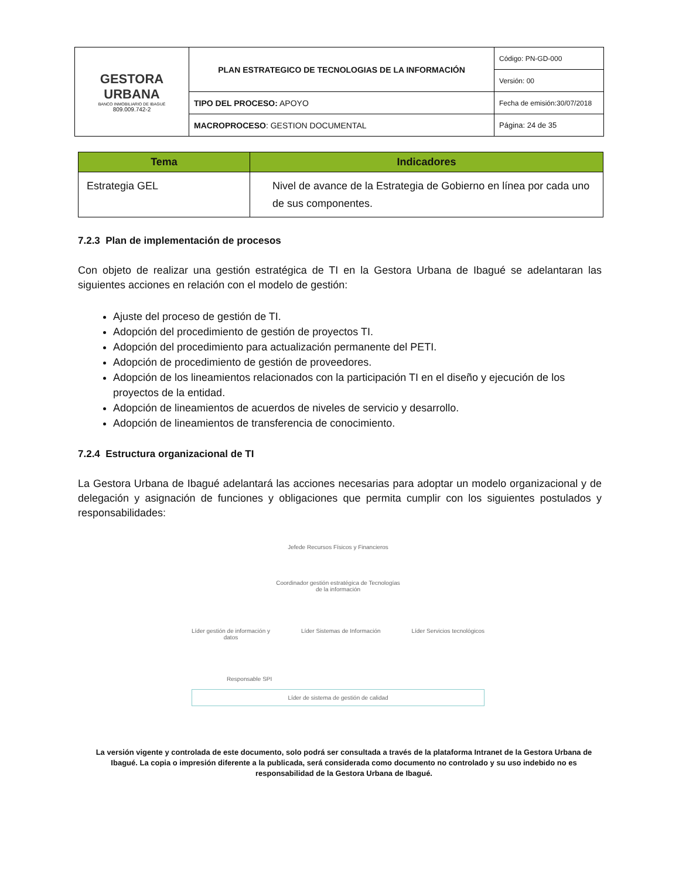| GESTORA URBANA BANCO INMOBILIARIO DE IBAGUÉ 809.009.742-2 | PLAN ESTRATEGICO DE TECNOLOGIAS DE LA INFORMACIÓN | Código: PN-GD-000 |
| | | Versión: 00 |
| | TIPO DEL PROCESO: APOYO | Fecha de emisión:30/07/2018 |
| | MACROPROCESO : GESTION DOCUMENTAL | Página: 24 de 35 |
| Tema | Indicadores |
| --- | --- |
| Estrategia GEL | Nivel de avance de la Estrategia de Gobierno en línea por cada uno de sus componentes. |
7.2.3 Plan de implementación de procesos
Con objeto de realizar una gestión estratégica de TI en la Gestora Urbana de Ibagué se adelantaran las siguientes acciones en relación con el modelo de gestión:
Ajuste del proceso de gestión de TI.
Adopción del procedimiento de gestión de proyectos TI.
Adopción del procedimiento para actualización permanente del PETI.
Adopción de procedimiento de gestión de proveedores.
Adopción de los lineamientos relacionados con la participación TI en el diseño y ejecución de los proyectos de la entidad.
Adopción de lineamientos de acuerdos de niveles de servicio y desarrollo.
Adopción de lineamientos de transferencia de conocimiento.
7.2.4 Estructura organizacional de TI
La Gestora Urbana de Ibagué adelantará las acciones necesarias para adoptar un modelo organizacional y de delegación y asignación de funciones y obligaciones que permita cumplir con los siguientes postulados y responsabilidades:
Jefede Recursos Físicos y Financieros
Coordinador gestión estratégica de Tecnologías
de la información
Líder gestión de información y
datos Líder Sistemas de Información Líder Servicios tecnológicos
Responsable SPI
Líder de sistema de gestión de calidad
La versión vigente y controlada de este documento, solo podrá ser consultada a través de la plataforma Intranet de la Gestora Urbana de Ibagué. La copia o impresión diferente a la publicada, será considerada como documento no controlado y su uso indebido no es responsabilidad de la Gestora Urbana de Ibagué.